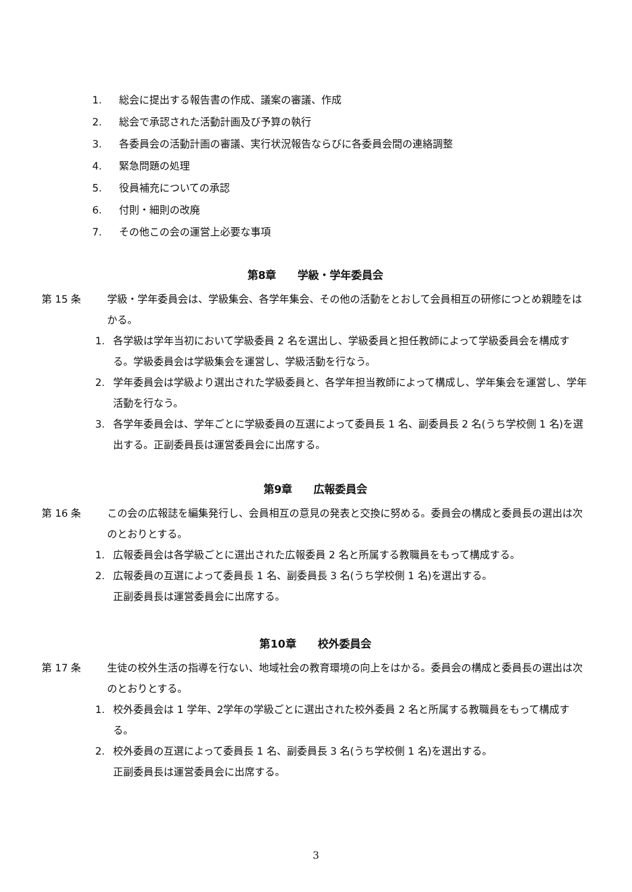1. 総会に提出する報告書の作成、議案の審議、作成
2. 総会で承認された活動計画及び予算の執行
3. 各委員会の活動計画の審議、実行状況報告ならびに各委員会間の連絡調整
4. 緊急問題の処理
5. 役員補充についての承認
6. 付則・細則の改廃
7. その他この会の運営上必要な事項
第8章　　学級・学年委員会
第 15 条 学級・学年委員会は、学級集会、各学年集会、その他の活動をとおして会員相互の研修につとめ親睦をはかる。
1. 各学級は学年当初において学級委員 2 名を選出し、学級委員と担任教師によって学級委員会を構成する。学級委員会は学級集会を運営し、学級活動を行なう。
2. 学年委員会は学級より選出された学級委員と、各学年担当教師によって構成し、学年集会を運営し、学年活動を行なう。
3. 各学年委員会は、学年ごとに学級委員の互選によって委員長 1 名、副委員長 2 名(うち学校側 1 名)を選出する。正副委員長は運営委員会に出席する。
第9章　　広報委員会
第 16 条 この会の広報誌を編集発行し、会員相互の意見の発表と交換に努める。委員会の構成と委員長の選出は次のとおりとする。
1. 広報委員会は各学級ごとに選出された広報委員 2 名と所属する教職員をもって構成する。
2. 広報委員の互選によって委員長 1 名、副委員長 3 名(うち学校側 1 名)を選出する。
正副委員長は運営委員会に出席する。
第10章　　校外委員会
第 17 条 生徒の校外生活の指導を行ない、地域社会の教育環境の向上をはかる。委員会の構成と委員長の選出は次のとおりとする。
1. 校外委員会は 1 学年、2学年の学級ごとに選出された校外委員 2 名と所属する教職員をもって構成する。
2. 校外委員の互選によって委員長 1 名、副委員長 3 名(うち学校側 1 名)を選出する。
正副委員長は運営委員会に出席する。
3